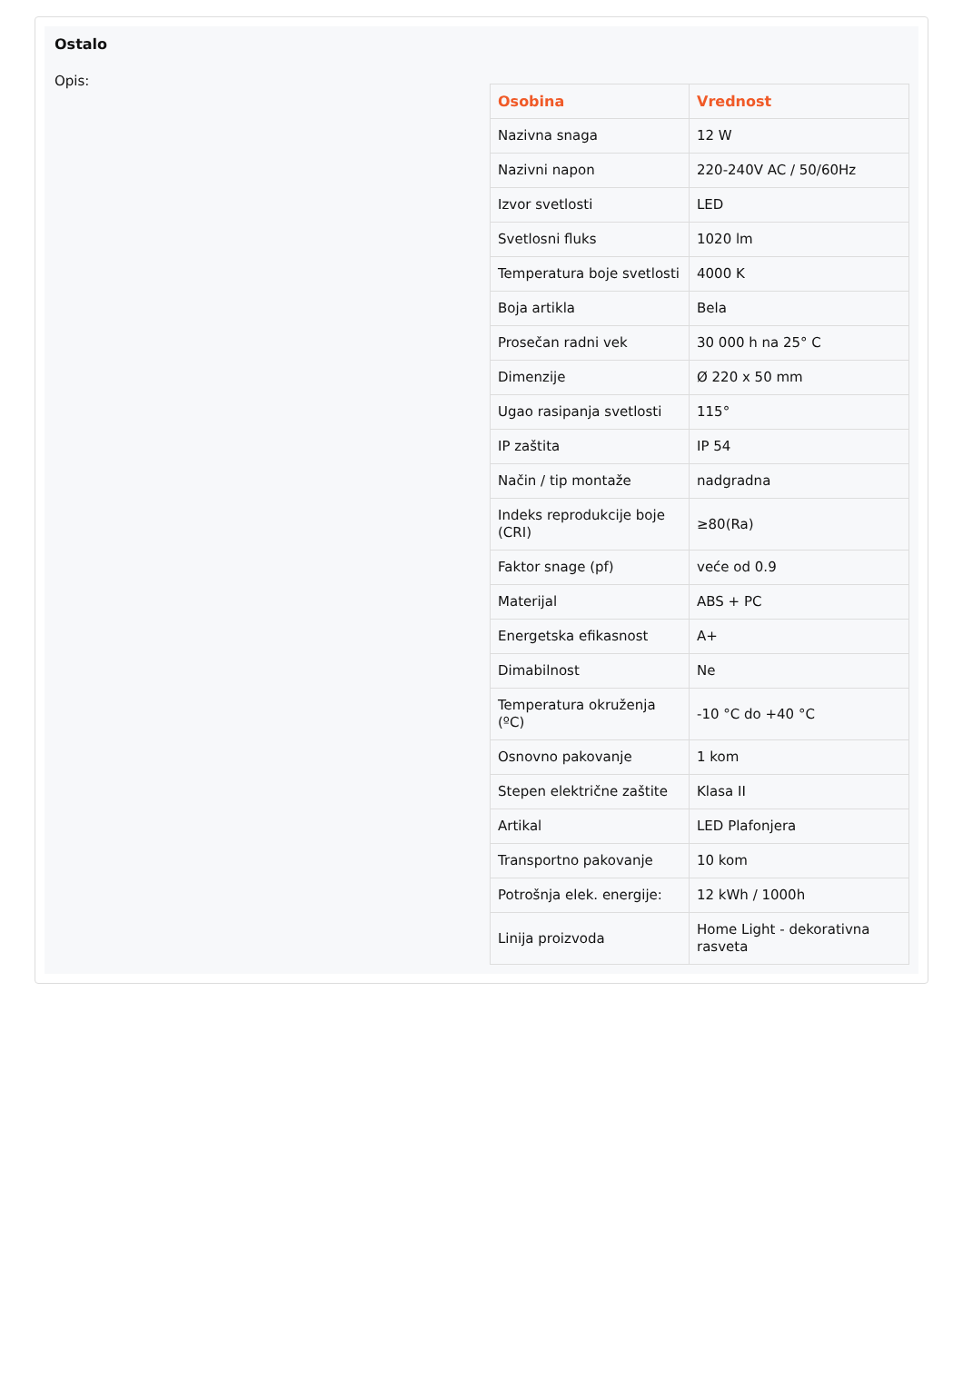Ostalo
Opis:
| Osobina | Vrednost |
| --- | --- |
| Nazivna snaga | 12 W |
| Nazivni napon | 220-240V AC / 50/60Hz |
| Izvor svetlosti | LED |
| Svetlosni fluks | 1020 lm |
| Temperatura boje svetlosti | 4000 K |
| Boja artikla | Bela |
| Prosečan radni vek | 30 000 h na 25° C |
| Dimenzije | Ø 220 x 50 mm |
| Ugao rasipanja svetlosti | 115° |
| IP zaštita | IP 54 |
| Način / tip montaže | nadgradna |
| Indeks reprodukcije boje (CRI) | ≥80(Ra) |
| Faktor snage (pf) | veće od 0.9 |
| Materijal | ABS + PC |
| Energetska efikasnost | A+ |
| Dimabilnost | Ne |
| Temperatura okruženja (ºC) | -10 °C do +40 °C |
| Osnovno pakovanje | 1 kom |
| Stepen električne zaštite | Klasa II |
| Artikal | LED Plafonjera |
| Transportno pakovanje | 10 kom |
| Potrošnja elek. energije: | 12 kWh / 1000h |
| Linija proizvoda | Home Light - dekorativna rasveta |